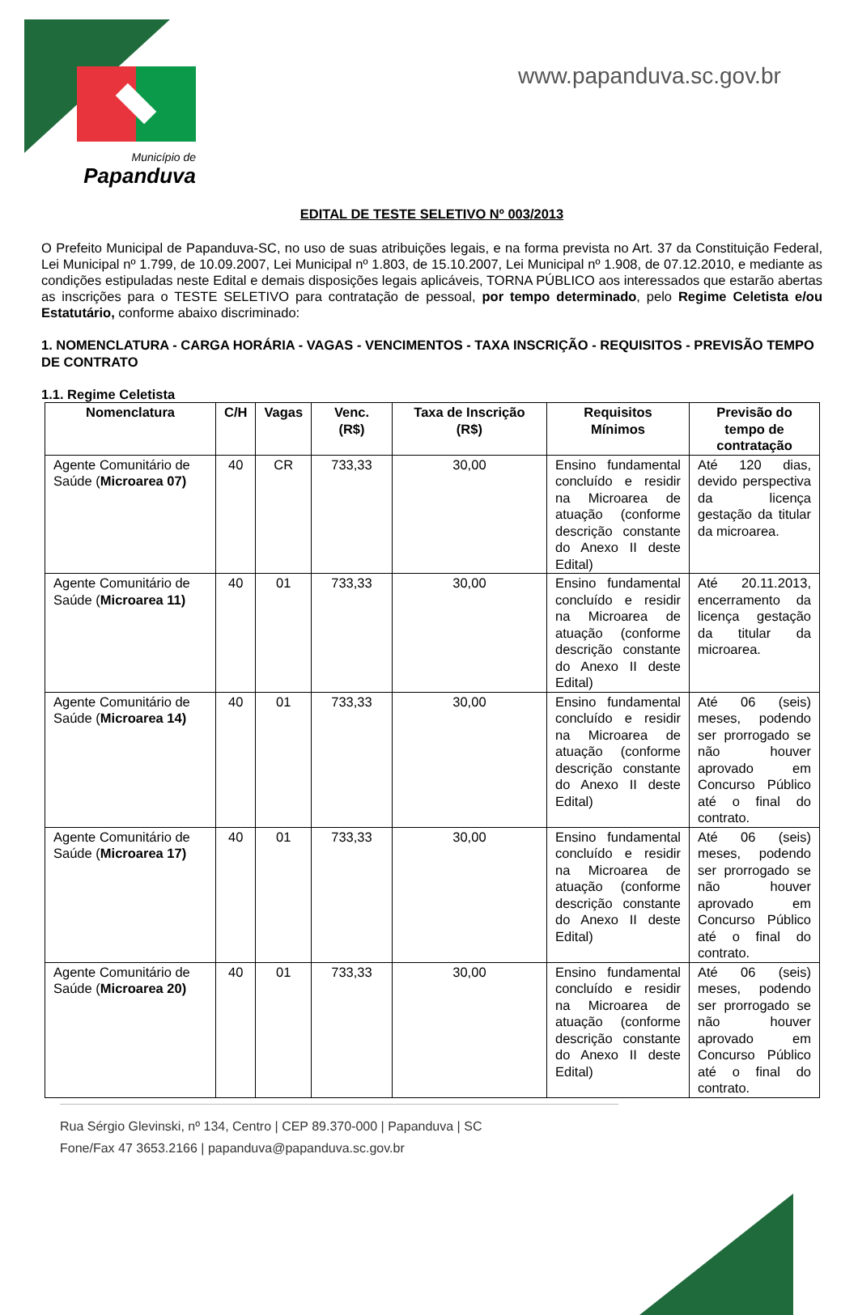Município de
Papanduva
www.papanduva.sc.gov.br
EDITAL DE TESTE SELETIVO Nº 003/2013
O Prefeito Municipal de Papanduva-SC, no uso de suas atribuições legais, e na forma prevista no Art. 37 da Constituição Federal, Lei Municipal nº 1.799, de 10.09.2007, Lei Municipal nº 1.803, de 15.10.2007, Lei Municipal nº 1.908, de 07.12.2010, e mediante as condições estipuladas neste Edital e demais disposições legais aplicáveis, TORNA PÚBLICO aos interessados que estarão abertas as inscrições para o TESTE SELETIVO para contratação de pessoal, por tempo determinado, pelo Regime Celetista e/ou Estatutário, conforme abaixo discriminado:
1. NOMENCLATURA - CARGA HORÁRIA - VAGAS - VENCIMENTOS - TAXA INSCRIÇÃO - REQUISITOS - PREVISÃO TEMPO DE CONTRATO
1.1. Regime Celetista
| Nomenclatura | C/H | Vagas | Venc. (R$) | Taxa de Inscrição (R$) | Requisitos Mínimos | Previsão do tempo de contratação |
| --- | --- | --- | --- | --- | --- | --- |
| Agente Comunitário de Saúde ( Microarea 07) | 40 | CR | 733,33 | 30,00 | Ensino fundamental concluído e residir na Microarea de atuação (conforme descrição constante do Anexo II deste Edital) | Até 120 dias, devido perspectiva da licença gestação da titular da microarea. |
| Agente Comunitário de Saúde ( Microarea 11) | 40 | 01 | 733,33 | 30,00 | Ensino fundamental concluído e residir na Microarea de atuação (conforme descrição constante do Anexo II deste Edital) | Até 20.11.2013, encerramento da licença gestação da titular da microarea. |
| Agente Comunitário de Saúde ( Microarea 14) | 40 | 01 | 733,33 | 30,00 | Ensino fundamental concluído e residir na Microarea de atuação (conforme descrição constante do Anexo II deste Edital) | Até 06 (seis) meses, podendo ser prorrogado se não houver aprovado em Concurso Público até o final do contrato. |
| Agente Comunitário de Saúde ( Microarea 17) | 40 | 01 | 733,33 | 30,00 | Ensino fundamental concluído e residir na Microarea de atuação (conforme descrição constante do Anexo II deste Edital) | Até 06 (seis) meses, podendo ser prorrogado se não houver aprovado em Concurso Público até o final do contrato. |
| Agente Comunitário de Saúde ( Microarea 20) | 40 | 01 | 733,33 | 30,00 | Ensino fundamental concluído e residir na Microarea de atuação (conforme descrição constante do Anexo II deste Edital) | Até 06 (seis) meses, podendo ser prorrogado se não houver aprovado em Concurso Público até o final do contrato. |
Rua Sérgio Glevinski, nº 134, Centro | CEP 89.370-000 | Papanduva | SC
Fone/Fax 47 3653.2166 | papanduva@papanduva.sc.gov.br